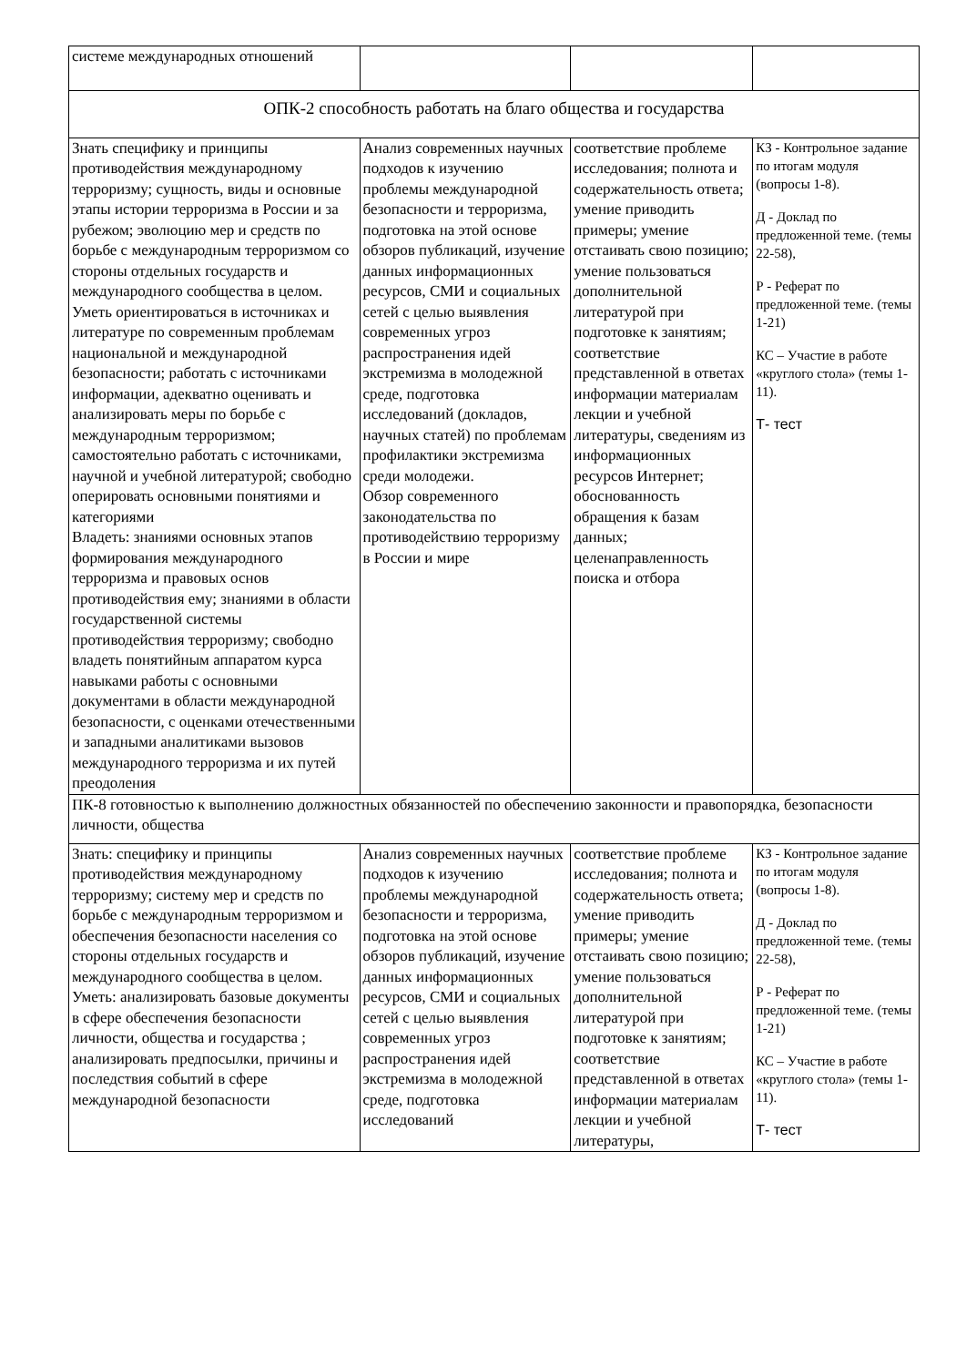| системе международных отношений | | | |
| ОПК-2 способность работать на благо общества и государства | | | |
| Знать специфику и принципы противодействия международному терроризму; сущность, виды и основные этапы истории терроризма в России и за рубежом; эволюцию мер и средств по борьбе с международным терроризмом со стороны отдельных государств и международного сообщества в целом. Уметь ориентироваться в источниках и литературе по современным проблемам национальной и международной безопасности; работать с источниками информации, адекватно оценивать и анализировать меры по борьбе с международным терроризмом; самостоятельно работать с источниками, научной и учебной литературой; свободно оперировать основными понятиями и категориями Владеть: знаниями основных этапов формирования международного терроризма и правовых основ противодействия ему; знаниями в области государственной системы противодействия терроризму; свободно владеть понятийным аппаратом курса навыками работы с основными документами в области международной безопасности, с оценками отечественными и западными аналитиками вызовов международного терроризма и их путей преодоления | Анализ современных научных подходов к изучению проблемы международной безопасности и терроризма, подготовка на этой основе обзоров публикаций, изучение данных информационных ресурсов, СМИ и социальных сетей с целью выявления современных угроз распространения идей экстремизма в молодежной среде, подготовка исследований (докладов, научных статей) по проблемам профилактики экстремизма среди молодежи. Обзор современного законодательства по противодействию терроризму в России и мире | соответствие проблеме исследования; полнота и содержательность ответа; умение приводить примеры; умение отстаивать свою позицию; умение пользоваться дополнительной литературой при подготовке к занятиям; соответствие представленной в ответах информации материалам лекции и учебной литературы, сведениям из информационных ресурсов Интернет; обоснованность обращения к базам данных; целенаправленность поиска и отбора | КЗ - Контрольное задание по итогам модуля (вопросы 1-8). Д - Доклад по предложенной теме. (темы 22-58), Р - Реферат по предложенной теме. (темы 1-21) КС – Участие в работе «круглого стола» (темы 1-11). Т- тест |
| ПК-8 готовностью к выполнению должностных обязанностей по обеспечению законности и правопорядка, безопасности личности, общества | | | |
| Знать: специфику и принципы противодействия международному терроризму; систему мер и средств по борьбе с международным терроризмом и обеспечения безопасности населения со стороны отдельных государств и международного сообщества в целом. Уметь: анализировать базовые документы в сфере обеспечения безопасности личности, общества и государства ; анализировать предпосылки, причины и последствия событий в сфере международной безопасности | Анализ современных научных подходов к изучению проблемы международной безопасности и терроризма, подготовка на этой основе обзоров публикаций, изучение данных информационных ресурсов, СМИ и социальных сетей с целью выявления современных угроз распространения идей экстремизма в молодежной среде, подготовка исследований | соответствие проблеме исследования; полнота и содержательность ответа; умение приводить примеры; умение отстаивать свою позицию; умение пользоваться дополнительной литературой при подготовке к занятиям; соответствие представленной в ответах информации материалам лекции и учебной литературы, | КЗ - Контрольное задание по итогам модуля (вопросы 1-8). Д - Доклад по предложенной теме. (темы 22-58), Р - Реферат по предложенной теме. (темы 1-21) КС – Участие в работе «круглого стола» (темы 1-11). Т- тест |